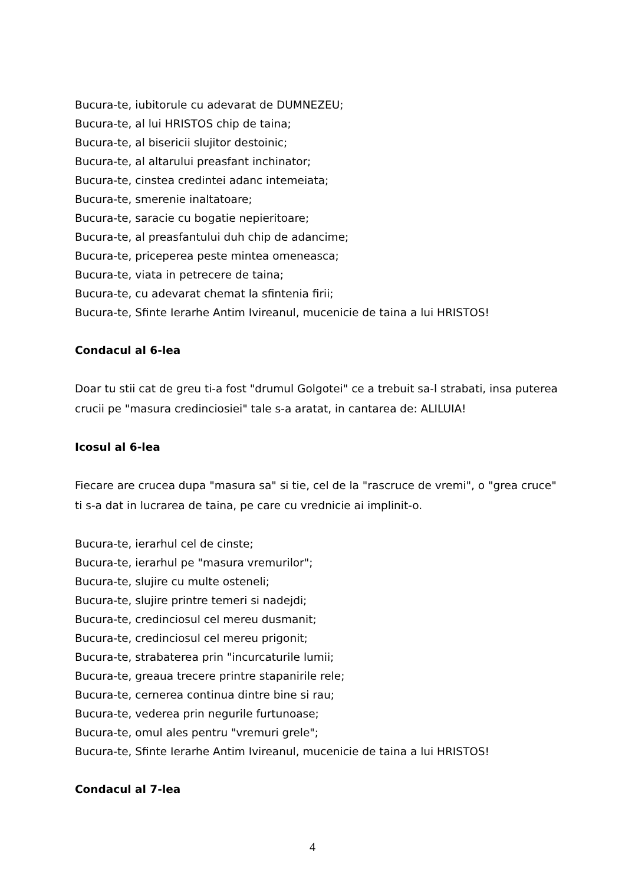Bucura-te, iubitorule cu adevarat de DUMNEZEU;
Bucura-te, al lui HRISTOS chip de taina;
Bucura-te, al bisericii slujitor destoinic;
Bucura-te, al altarului preasfant inchinator;
Bucura-te, cinstea credintei adanc intemeiata;
Bucura-te, smerenie inaltatoare;
Bucura-te, saracie cu bogatie nepieritoare;
Bucura-te, al preasfantului duh chip de adancime;
Bucura-te, priceperea peste mintea omeneasca;
Bucura-te, viata in petrecere de taina;
Bucura-te, cu adevarat chemat la sfintenia firii;
Bucura-te, Sfinte Ierarhe Antim Ivireanul, mucenicie de taina a lui HRISTOS!
Condacul al 6-lea
Doar tu stii cat de greu ti-a fost "drumul Golgotei" ce a trebuit sa-l strabati, insa puterea crucii pe "masura credinciosiei" tale s-a aratat, in cantarea de: ALILUIA!
Icosul al 6-lea
Fiecare are crucea dupa "masura sa" si tie, cel de la "rascruce de vremi", o "grea cruce" ti s-a dat in lucrarea de taina, pe care cu vrednicie ai implinit-o.
Bucura-te, ierarhul cel de cinste;
Bucura-te, ierarhul pe "masura vremurilor";
Bucura-te, slujire cu multe osteneli;
Bucura-te, slujire printre temeri si nadejdi;
Bucura-te, credinciosul cel mereu dusmanit;
Bucura-te, credinciosul cel mereu prigonit;
Bucura-te, strabaterea prin "incurcaturile lumii;
Bucura-te, greaua trecere printre stapanirile rele;
Bucura-te, cernerea continua dintre bine si rau;
Bucura-te, vederea prin negurile furtunoase;
Bucura-te, omul ales pentru "vremuri grele";
Bucura-te, Sfinte Ierarhe Antim Ivireanul, mucenicie de taina a lui HRISTOS!
Condacul al 7-lea
4